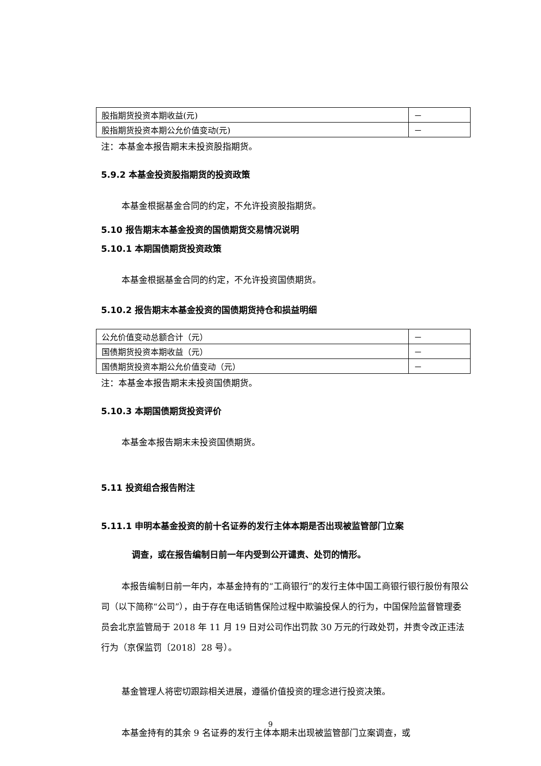| 股指期货投资本期收益(元) | － |
| 股指期货投资本期公允价值变动(元) | － |
注：本基金本报告期末未投资股指期货。
5.9.2 本基金投资股指期货的投资政策
本基金根据基金合同的约定，不允许投资股指期货。
5.10 报告期末本基金投资的国债期货交易情况说明
5.10.1 本期国债期货投资政策
本基金根据基金合同的约定，不允许投资国债期货。
5.10.2 报告期末本基金投资的国债期货持仓和损益明细
| 公允价值变动总额合计（元） | － |
| 国债期货投资本期收益（元） | － |
| 国债期货投资本期公允价值变动（元） | － |
注：本基金本报告期末未投资国债期货。
5.10.3 本期国债期货投资评价
本基金本报告期末未投资国债期货。
5.11 投资组合报告附注
5.11.1 申明本基金投资的前十名证券的发行主体本期是否出现被监管部门立案
调查，或在报告编制日前一年内受到公开谴责、处罚的情形。
本报告编制日前一年内，本基金持有的“工商银行”的发行主体中国工商银行银行股份有限公司（以下简称“公司”），由于存在电话销售保险过程中欺骗投保人的行为，中国保险监督管理委员会北京监管局于 2018 年 11 月 19 日对公司作出罚款 30 万元的行政处罚，并责令改正违法行为（京保监罚〔2018〕28 号）。
基金管理人将密切跟踪相关进展，遵循价值投资的理念进行投资决策。
本基金持有的其余 9 名证券的发行主体本期未出现被监管部门立案调查，或
9